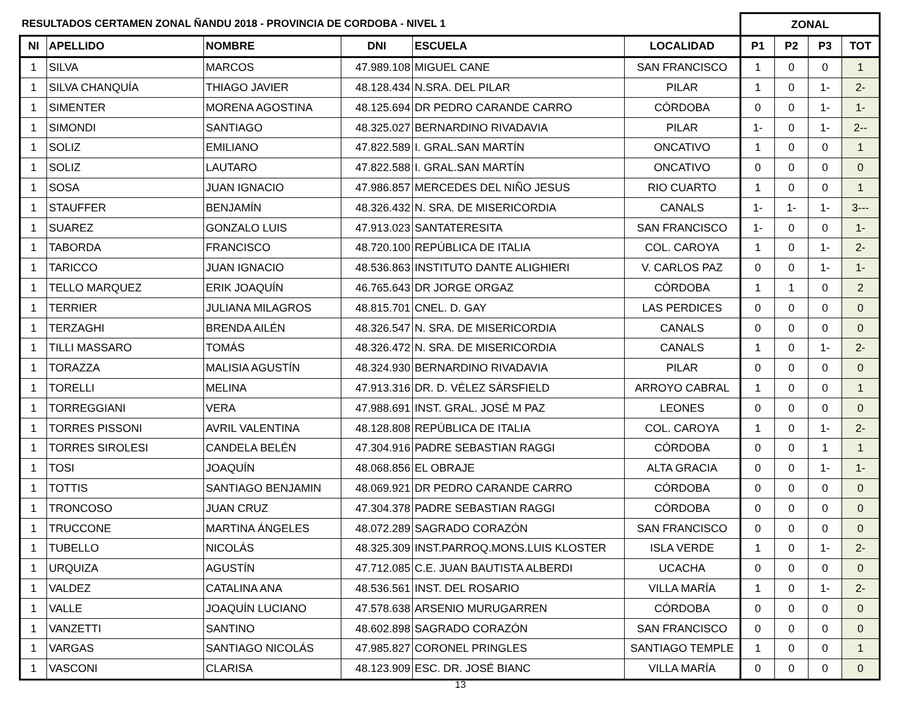| RESULTADOS CERTAMEN ZONAL ÑANDU 2018 - PROVINCIA DE CORDOBA - NIVEL 1 | | | | | | ZONAL | | | |
| NI | APELLIDO | NOMBRE | DNI | ESCUELA | LOCALIDAD | P1 | P2 | P3 | TOT |
| 1 | SILVA | MARCOS | 47.989.108 | MIGUEL CANE | SAN FRANCISCO | 1 | 0 | 0 | 1 |
| 1 | SILVA CHANQUÍA | THIAGO JAVIER | 48.128.434 | N.SRA. DEL PILAR | PILAR | 1 | 0 | 1- | 2- |
| 1 | SIMENTER | MORENA AGOSTINA | 48.125.694 | DR PEDRO CARANDE CARRO | CÓRDOBA | 0 | 0 | 1- | 1- |
| 1 | SIMONDI | SANTIAGO | 48.325.027 | BERNARDINO RIVADAVIA | PILAR | 1- | 0 | 1- | 2-- |
| 1 | SOLIZ | EMILIANO | 47.822.589 | I. GRAL.SAN MARTÍN | ONCATIVO | 1 | 0 | 0 | 1 |
| 1 | SOLIZ | LAUTARO | 47.822.588 | I. GRAL.SAN MARTÍN | ONCATIVO | 0 | 0 | 0 | 0 |
| 1 | SOSA | JUAN IGNACIO | 47.986.857 | MERCEDES DEL NIÑO JESUS | RIO CUARTO | 1 | 0 | 0 | 1 |
| 1 | STAUFFER | BENJAMÍN | 48.326.432 | N. SRA. DE MISERICORDIA | CANALS | 1- | 1- | 1- | 3--- |
| 1 | SUAREZ | GONZALO LUIS | 47.913.023 | SANTATERESITA | SAN FRANCISCO | 1- | 0 | 0 | 1- |
| 1 | TABORDA | FRANCISCO | 48.720.100 | REPÚBLICA DE ITALIA | COL. CAROYA | 1 | 0 | 1- | 2- |
| 1 | TARICCO | JUAN IGNACIO | 48.536.863 | INSTITUTO DANTE ALIGHIERI | V. CARLOS PAZ | 0 | 0 | 1- | 1- |
| 1 | TELLO MARQUEZ | ERIK JOAQUÍN | 46.765.643 | DR JORGE ORGAZ | CÓRDOBA | 1 | 1 | 0 | 2 |
| 1 | TERRIER | JULIANA MILAGROS | 48.815.701 | CNEL. D. GAY | LAS PERDICES | 0 | 0 | 0 | 0 |
| 1 | TERZAGHI | BRENDA AILÉN | 48.326.547 | N. SRA. DE MISERICORDIA | CANALS | 0 | 0 | 0 | 0 |
| 1 | TILLI MASSARO | TOMÁS | 48.326.472 | N. SRA. DE MISERICORDIA | CANALS | 1 | 0 | 1- | 2- |
| 1 | TORAZZA | MALISIA AGUSTÍN | 48.324.930 | BERNARDINO RIVADAVIA | PILAR | 0 | 0 | 0 | 0 |
| 1 | TORELLI | MELINA | 47.913.316 | DR. D. VÉLEZ SÁRSFIELD | ARROYO CABRAL | 1 | 0 | 0 | 1 |
| 1 | TORREGGIANI | VERA | 47.988.691 | INST. GRAL. JOSÉ M PAZ | LEONES | 0 | 0 | 0 | 0 |
| 1 | TORRES PISSONI | AVRIL VALENTINA | 48.128.808 | REPÚBLICA DE ITALIA | COL. CAROYA | 1 | 0 | 1- | 2- |
| 1 | TORRES SIROLESI | CANDELA BELÉN | 47.304.916 | PADRE SEBASTIAN RAGGI | CÓRDOBA | 0 | 0 | 1 | 1 |
| 1 | TOSI | JOAQUÍN | 48.068.856 | EL OBRAJE | ALTA GRACIA | 0 | 0 | 1- | 1- |
| 1 | TOTTIS | SANTIAGO BENJAMIN | 48.069.921 | DR PEDRO CARANDE CARRO | CÓRDOBA | 0 | 0 | 0 | 0 |
| 1 | TRONCOSO | JUAN CRUZ | 47.304.378 | PADRE SEBASTIAN RAGGI | CÓRDOBA | 0 | 0 | 0 | 0 |
| 1 | TRUCCONE | MARTINA ÁNGELES | 48.072.289 | SAGRADO CORAZÓN | SAN FRANCISCO | 0 | 0 | 0 | 0 |
| 1 | TUBELLO | NICOLÁS | 48.325.309 | INST.PARROQ.MONS.LUIS KLOSTER | ISLA VERDE | 1 | 0 | 1- | 2- |
| 1 | URQUIZA | AGUSTÍN | 47.712.085 | C.E. JUAN BAUTISTA ALBERDI | UCACHA | 0 | 0 | 0 | 0 |
| 1 | VALDEZ | CATALINA ANA | 48.536.561 | INST. DEL ROSARIO | VILLA MARÍA | 1 | 0 | 1- | 2- |
| 1 | VALLE | JOAQUÍN LUCIANO | 47.578.638 | ARSENIO MURUGARREN | CÓRDOBA | 0 | 0 | 0 | 0 |
| 1 | VANZETTI | SANTINO | 48.602.898 | SAGRADO CORAZÓN | SAN FRANCISCO | 0 | 0 | 0 | 0 |
| 1 | VARGAS | SANTIAGO NICOLÁS | 47.985.827 | CORONEL PRINGLES | SANTIAGO TEMPLE | 1 | 0 | 0 | 1 |
| 1 | VASCONI | CLARISA | 48.123.909 | ESC. DR. JOSÉ BIANC | VILLA MARÍA | 0 | 0 | 0 | 0 |
13